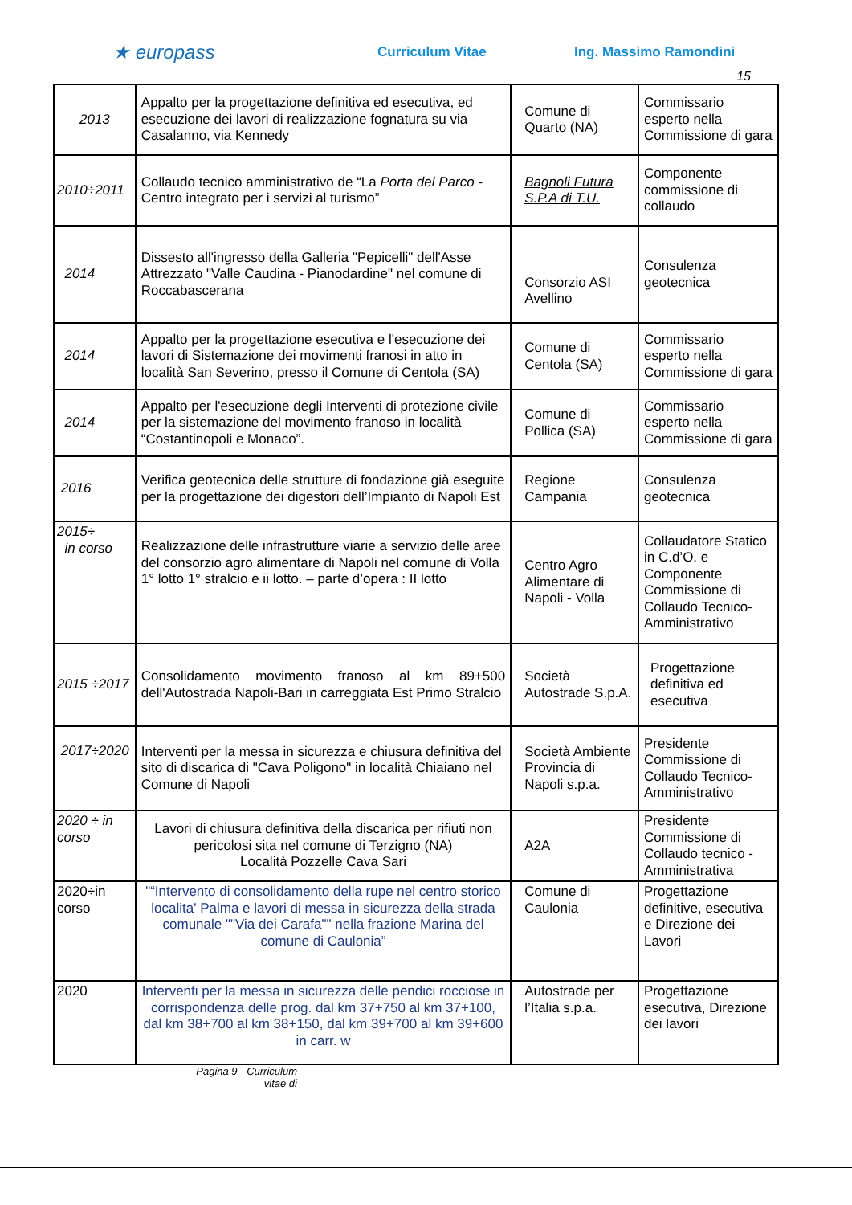★ europass
Curriculum Vitae Ing. Massimo Ramondini
15
| 2013 | Appalto per la progettazione definitiva ed esecutiva, ed esecuzione dei lavori di realizzazione fognatura su via Casalanno, via Kennedy | Comune di Quarto (NA) | Commissario esperto nella Commissione di gara |
| 2010÷2011 | Collaudo tecnico amministrativo de “La Porta del Parco - Centro integrato per i servizi al turismo” | Bagnoli Futura S.P.A di T.U. | Componente commissione di collaudo |
| 2014 | Dissesto all'ingresso della Galleria "Pepicelli" dell'Asse Attrezzato "Valle Caudina - Pianodardine" nel comune di Roccabascerana | Consorzio ASI Avellino | Consulenza geotecnica |
| 2014 | Appalto per la progettazione esecutiva e l'esecuzione dei lavori di Sistemazione dei movimenti franosi in atto in località San Severino, presso il Comune di Centola (SA) | Comune di Centola (SA) | Commissario esperto nella Commissione di gara |
| 2014 | Appalto per l'esecuzione degli Interventi di protezione civile per la sistemazione del movimento franoso in località “Costantinopoli e Monaco”. | Comune di Pollica (SA) | Commissario esperto nella Commissione di gara |
| 2016 | Verifica geotecnica delle strutture di fondazione già eseguite per la progettazione dei digestori dell’Impianto di Napoli Est | Regione Campania | Consulenza geotecnica |
| 2015÷ in corso | Realizzazione delle infrastrutture viarie a servizio delle aree del consorzio agro alimentare di Napoli nel comune di Volla 1° lotto 1° stralcio e ii lotto. – parte d’opera : II lotto | Centro Agro Alimentare di Napoli - Volla | Collaudatore Statico in C.d’O. e Componente Commissione di Collaudo Tecnico-Amministrativo |
| 2015 ÷2017 | Consolidamento movimento franoso al km 89+500 dell'Autostrada Napoli-Bari in carreggiata Est Primo Stralcio | Società Autostrade S.p.A. | Progettazione definitiva ed esecutiva |
| 2017÷2020 | Interventi per la messa in sicurezza e chiusura definitiva del sito di discarica di "Cava Poligono" in località Chiaiano nel Comune di Napoli | Società Ambiente Provincia di Napoli s.p.a. | Presidente Commissione di Collaudo Tecnico-Amministrativo |
| 2020 ÷ in corso | Lavori di chiusura definitiva della discarica per rifiuti non pericolosi sita nel comune di Terzigno (NA) Località Pozzelle Cava Sari | A2A | Presidente Commissione di Collaudo tecnico - Amministrativa |
| 2020÷in corso | "“Intervento di consolidamento della rupe nel centro storico localita' Palma e lavori di messa in sicurezza della strada comunale ""Via dei Carafa"" nella frazione Marina del comune di Caulonia” | Comune di Caulonia | Progettazione definitive, esecutiva e Direzione dei Lavori |
| 2020 | Interventi per la messa in sicurezza delle pendici rocciose in corrispondenza delle prog. dal km 37+750 al km 37+100, dal km 38+700 al km 38+150, dal km 39+700 al km 39+600 in carr. w | Autostrade per l’Italia s.p.a. | Progettazione esecutiva, Direzione dei lavori |
Pagina 9 - Curriculum vitae di